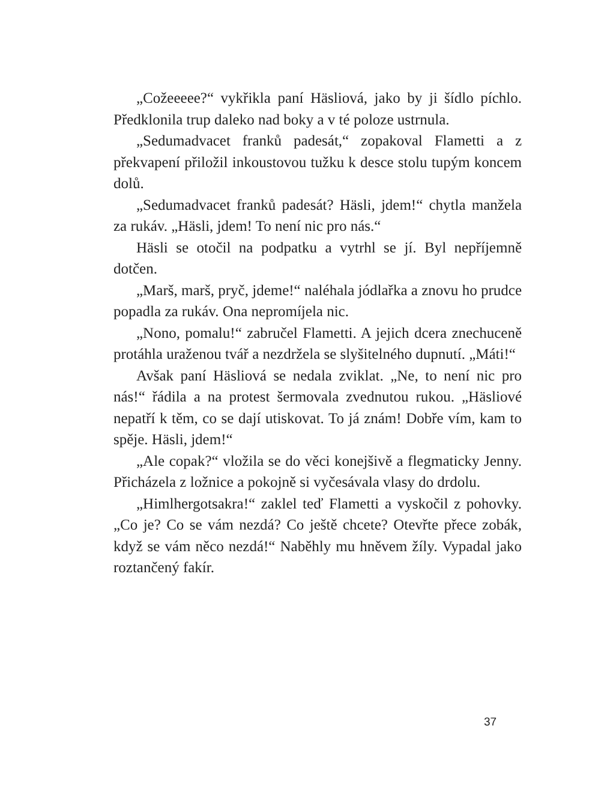„Cožeeeee?“ vykřikla paní Häsliová, jako by ji šídlo píchlo. Předklonila trup daleko nad boky a v té poloze ustrnula.
„Sedumadvacet franků padesát,“ zopakoval Flametti a z překvapení přiložil inkoustovou tužku k desce stolu tupým koncem dolů.
„Sedumadvacet franků padesát? Häsli, jdem!“ chytla manžela za rukáv. „Häsli, jdem! To není nic pro nás.“
Häsli se otočil na podpatku a vytrhl se jí. Byl nepříjemně dotčen.
„Marš, marš, pryč, jdeme!“ naléhala jódlařka a znovu ho prudce popadla za rukáv. Ona nepromíjela nic.
„Nono, pomalu!“ zabručel Flametti. A jejich dcera znechuceně protáhla uraženou tvář a nezdržela se slyšitelného dupnutí. „Máti!“
Avšak paní Häsliová se nedala zviklat. „Ne, to není nic pro nás!“ řádila a na protest šermovala zvednutou rukou. „Häsliové nepatří k těm, co se dají utiskovat. To já znám! Dobře vím, kam to spěje. Häsli, jdem!“
„Ale copak?“ vložila se do věci konejšivě a flegmaticky Jenny. Přicházela z ložnice a pokojně si vyčesávala vlasy do drdolu.
„Himlhergotsakra!“ zaklel teď Flametti a vyskočil z pohovky. „Co je? Co se vám nezdá? Co ještě chcete? Otevřte přece zobák, když se vám něco nezdá!“ Naběhly mu hněvem žíly. Vypadal jako roztančený fakír.
37